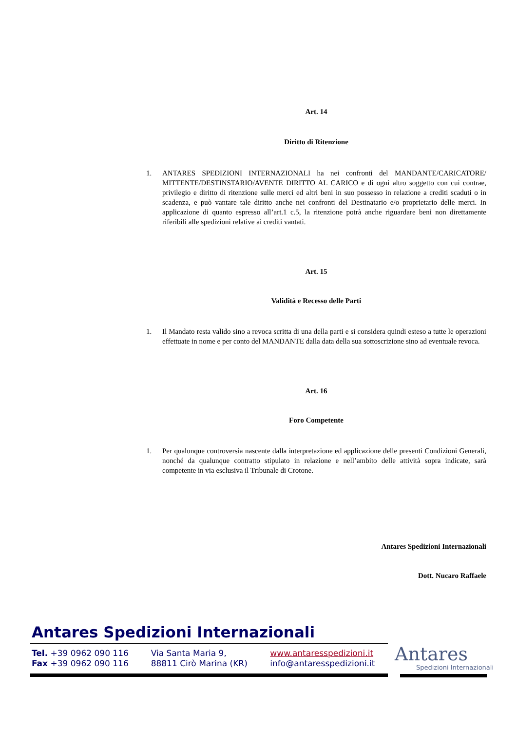Art. 14
Diritto di Ritenzione
1. ANTARES SPEDIZIONI INTERNAZIONALI ha nei confronti del MANDANTE/CARICATORE/ MITTENTE/DESTINSTARIO/AVENTE DIRITTO AL CARICO e di ogni altro soggetto con cui contrae, privilegio e diritto di ritenzione sulle merci ed altri beni in suo possesso in relazione a crediti scaduti o in scadenza, e può vantare tale diritto anche nei confronti del Destinatario e/o proprietario delle merci. In applicazione di quanto espresso all’art.1 c.5, la ritenzione potrà anche riguardare beni non direttamente riferibili alle spedizioni relative ai crediti vantati.
Art. 15
Validità e Recesso delle Parti
1. Il Mandato resta valido sino a revoca scritta di una della parti e si considera quindi esteso a tutte le operazioni effettuate in nome e per conto del MANDANTE dalla data della sua sottoscrizione sino ad eventuale revoca.
Art. 16
Foro Competente
1. Per qualunque controversia nascente dalla interpretazione ed applicazione delle presenti Condizioni Generali, nonché da qualunque contratto stipulato in relazione e nell’ambito delle attività sopra indicate, sarà competente in via esclusiva il Tribunale di Crotone.
Antares Spedizioni Internazionali
Dott. Nucaro Raffaele
Antares Spedizioni Internazionali
Tel. +39 0962 090 116
Fax +39 0962 090 116
Via Santa Maria 9,
88811 Cirò Marina (KR)
www.antaresspedizioni.it
info@antaresspedizioni.it
Antares
Spedizioni Internazionali